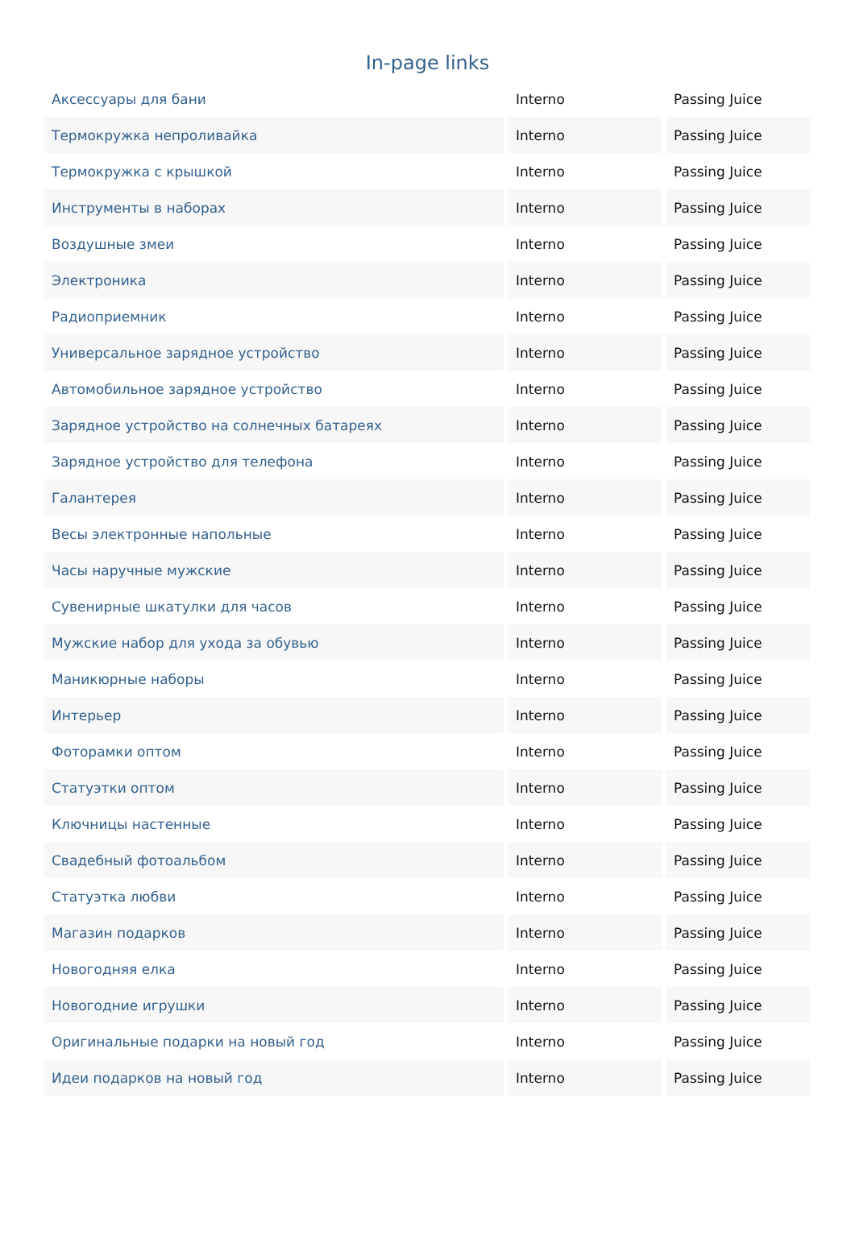In-page links
| Аксессуары для бани | Interno | Passing Juice |
| Термокружка непроливайка | Interno | Passing Juice |
| Термокружка с крышкой | Interno | Passing Juice |
| Инструменты в наборах | Interno | Passing Juice |
| Воздушные змеи | Interno | Passing Juice |
| Электроника | Interno | Passing Juice |
| Радиоприемник | Interno | Passing Juice |
| Универсальное зарядное устройство | Interno | Passing Juice |
| Автомобильное зарядное устройство | Interno | Passing Juice |
| Зарядное устройство на солнечных батареях | Interno | Passing Juice |
| Зарядное устройство для телефона | Interno | Passing Juice |
| Галантерея | Interno | Passing Juice |
| Весы электронные напольные | Interno | Passing Juice |
| Часы наручные мужские | Interno | Passing Juice |
| Сувенирные шкатулки для часов | Interno | Passing Juice |
| Мужские набор для ухода за обувью | Interno | Passing Juice |
| Маникюрные наборы | Interno | Passing Juice |
| Интерьер | Interno | Passing Juice |
| Фоторамки оптом | Interno | Passing Juice |
| Статуэтки оптом | Interno | Passing Juice |
| Ключницы настенные | Interno | Passing Juice |
| Свадебный фотоальбом | Interno | Passing Juice |
| Статуэтка любви | Interno | Passing Juice |
| Магазин подарков | Interno | Passing Juice |
| Новогодняя елка | Interno | Passing Juice |
| Новогодние игрушки | Interno | Passing Juice |
| Оригинальные подарки на новый год | Interno | Passing Juice |
| Идеи подарков на новый год | Interno | Passing Juice |